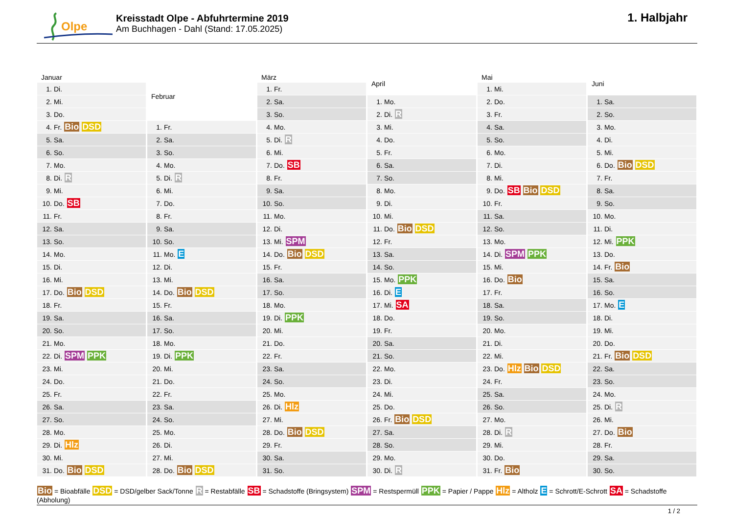Olpe
Kreisstadt Olpe - Abfuhrtermine 2019
Am Buchhagen - Dahl (Stand: 17.05.2025)
1. Halbjahr
| Januar | |
| --- | --- |
| 1. | Di. |
| 2. | Mi. |
| 3. | Do. |
| 4. | Fr. Bio DSD |
| 5. | Sa. |
| 6. | So. |
| 7. | Mo. |
| 8. | Di. R |
| 9. | Mi. |
| 10. | Do. SB |
| 11. | Fr. |
| 12. | Sa. |
| 13. | So. |
| 14. | Mo. |
| 15. | Di. |
| 16. | Mi. |
| 17. | Do. Bio DSD |
| 18. | Fr. |
| 19. | Sa. |
| 20. | So. |
| 21. | Mo. |
| 22. | Di. SPM PPK |
| 23. | Mi. |
| 24. | Do. |
| 25. | Fr. |
| 26. | Sa. |
| 27. | So. |
| 28. | Mo. |
| 29. | Di. Hlz |
| 30. | Mi. |
| 31. | Do. Bio DSD |
| Februar | |
| --- | --- |
| 1. | Fr. |
| 2. | Sa. |
| 3. | So. |
| 4. | Mo. |
| 5. | Di. R |
| 6. | Mi. |
| 7. | Do. |
| 8. | Fr. |
| 9. | Sa. |
| 10. | So. |
| 11. | Mo. E |
| 12. | Di. |
| 13. | Mi. |
| 14. | Do. Bio DSD |
| 15. | Fr. |
| 16. | Sa. |
| 17. | So. |
| 18. | Mo. |
| 19. | Di. PPK |
| 20. | Mi. |
| 21. | Do. |
| 22. | Fr. |
| 23. | Sa. |
| 24. | So. |
| 25. | Mo. |
| 26. | Di. |
| 27. | Mi. |
| 28. | Do. Bio DSD |
| März | |
| --- | --- |
| 1. | Fr. |
| 2. | Sa. |
| 3. | So. |
| 4. | Mo. |
| 5. | Di. R |
| 6. | Mi. |
| 7. | Do. SB |
| 8. | Fr. |
| 9. | Sa. |
| 10. | So. |
| 11. | Mo. |
| 12. | Di. |
| 13. | Mi. SPM |
| 14. | Do. Bio DSD |
| 15. | Fr. |
| 16. | Sa. |
| 17. | So. |
| 18. | Mo. |
| 19. | Di. PPK |
| 20. | Mi. |
| 21. | Do. |
| 22. | Fr. |
| 23. | Sa. |
| 24. | So. |
| 25. | Mo. |
| 26. | Di. Hlz |
| 27. | Mi. |
| 28. | Do. Bio DSD |
| 29. | Fr. |
| 30. | Sa. |
| 31. | So. |
| April | |
| --- | --- |
| 1. | Mo. |
| 2. | Di. R |
| 3. | Mi. |
| 4. | Do. |
| 5. | Fr. |
| 6. | Sa. |
| 7. | So. |
| 8. | Mo. |
| 9. | Di. |
| 10. | Mi. |
| 11. | Do. Bio DSD |
| 12. | Fr. |
| 13. | Sa. |
| 14. | So. |
| 15. | Mo. PPK |
| 16. | Di. E |
| 17. | Mi. SA |
| 18. | Do. |
| 19. | Fr. |
| 20. | Sa. |
| 21. | So. |
| 22. | Mo. |
| 23. | Di. |
| 24. | Mi. |
| 25. | Do. |
| 26. | Fr. Bio DSD |
| 27. | Sa. |
| 28. | So. |
| 29. | Mo. |
| 30. | Di. R |
| Mai | |
| --- | --- |
| 1. | Mi. |
| 2. | Do. |
| 3. | Fr. |
| 4. | Sa. |
| 5. | So. |
| 6. | Mo. |
| 7. | Di. |
| 8. | Mi. |
| 9. | Do. SB Bio DSD |
| 10. | Fr. |
| 11. | Sa. |
| 12. | So. |
| 13. | Mo. |
| 14. | Di. SPM PPK |
| 15. | Mi. |
| 16. | Do. Bio |
| 17. | Fr. |
| 18. | Sa. |
| 19. | So. |
| 20. | Mo. |
| 21. | Di. |
| 22. | Mi. |
| 23. | Do. Hlz Bio DSD |
| 24. | Fr. |
| 25. | Sa. |
| 26. | So. |
| 27. | Mo. |
| 28. | Di. R |
| 29. | Mi. |
| 30. | Do. |
| 31. | Fr. Bio |
| Juni | |
| --- | --- |
| 1. | Sa. |
| 2. | So. |
| 3. | Mo. |
| 4. | Di. |
| 5. | Mi. |
| 6. | Do. Bio DSD |
| 7. | Fr. |
| 8. | Sa. |
| 9. | So. |
| 10. | Mo. |
| 11. | Di. |
| 12. | Mi. PPK |
| 13. | Do. |
| 14. | Fr. Bio |
| 15. | Sa. |
| 16. | So. |
| 17. | Mo. E |
| 18. | Di. |
| 19. | Mi. |
| 20. | Do. |
| 21. | Fr. Bio DSD |
| 22. | Sa. |
| 23. | So. |
| 24. | Mo. |
| 25. | Di. R |
| 26. | Mi. |
| 27. | Do. Bio |
| 28. | Fr. |
| 29. | Sa. |
| 30. | So. |
Bio = Bioabfälle DSD = DSD/gelber Sack/Tonne R = Restabfälle SB = Schadstoffe (Bringsystem) SPM = Restspermüll PPK = Papier / Pappe Hlz = Altholz E = Schrott/E-Schrott SA = Schadstoffe (Abholung)
1 / 2